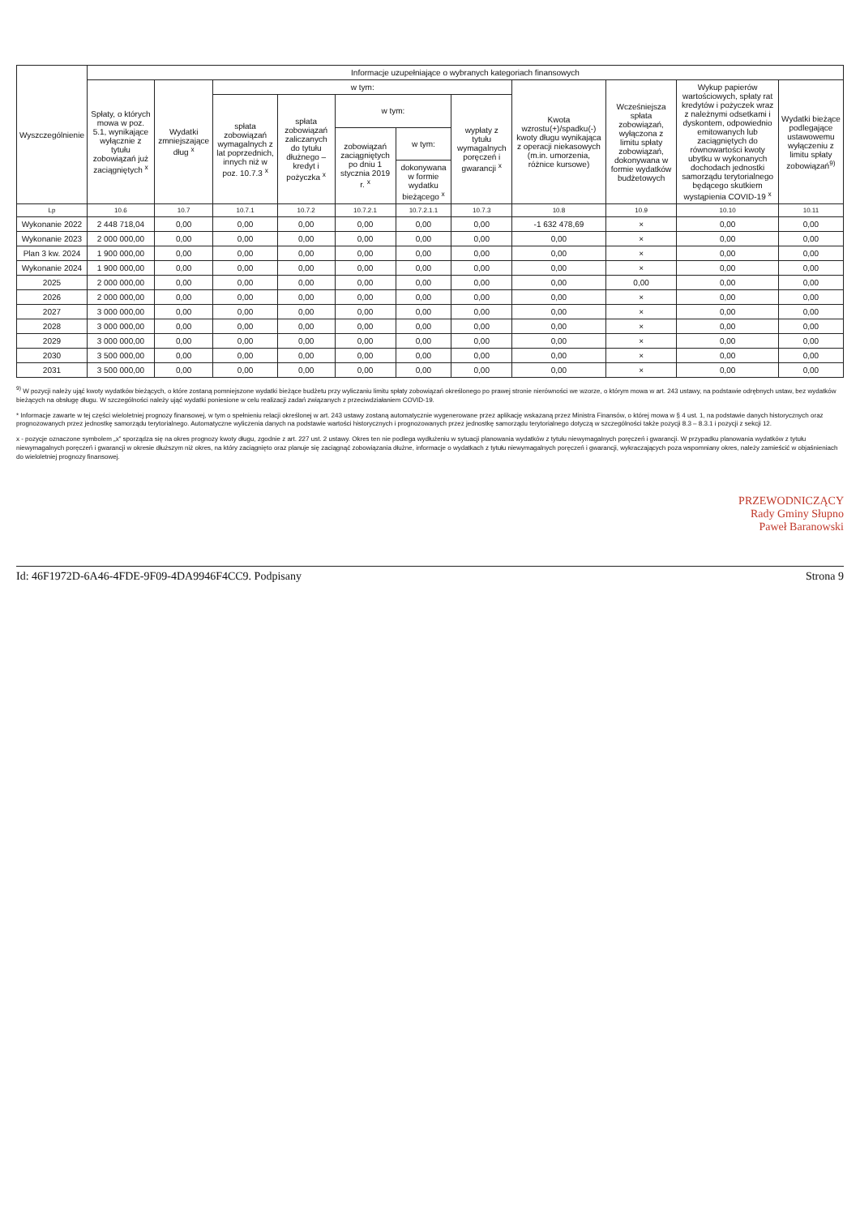| Wyszczególnienie | Informacje uzupełniające o wybranych kategoriach finansowych | | | | | | | | | | |
| --- | --- | --- | --- | --- | --- | --- | --- | --- | --- | --- | --- |
| | Spłaty, o których mowa w poz. 5.1, wynikające wyłącznie z tytułu zobowiązań już zaciągniętych <sup>x</sup> | Wydatki zmniejszające dług <sup>x</sup> | w tym: | | | | | Kwota wzrostu(+)/spadku(-) kwoty długu wynikająca z operacji niekasowych (m.in. umorzenia, różnice kursowe) | Wcześniejsza spłata zobowiązań, wyłączona z limitu spłaty zobowiązań, dokonywana w formie wydatków budżetowych | Wykup papierów wartościowych, spłaty rat kredytów i pożyczek wraz z należnymi odsetkami i dyskontem, odpowiednio emitowanych lub zaciągniętych do równowartości kwoty ubytku w wykonanych dochodach jednostki samorządu terytorialnego będącego skutkiem wystąpienia COVID-19 <sup>x</sup> | Wydatki bieżące podlegające ustawowemu wyłączeniu z limitu spłaty zobowiązań<sup>9)</sup> |
| | | | spłata zobowiązań wymagalnych z lat poprzednich, innych niż w poz. 10.7.3 <sup>x</sup> | spłata zobowiązań zaliczanych do tytułu dłużnego – kredyt i pożyczka <sup>x</sup> | w tym: | | wypłaty z tytułu wymagalnych poręczeń i gwarancji <sup>x</sup> | | | | |
| | | | | | zobowiązań zaciągniętych po dniu 1 stycznia 2019 r. <sup>x</sup> | w tym: | | | | | |
| | | | | | | dokonywana w formie wydatku bieżącego <sup>x</sup> | | | | | |
| Lp | 10.6 | 10.7 | 10.7.1 | 10.7.2 | 10.7.2.1 | 10.7.2.1.1 | 10.7.3 | 10.8 | 10.9 | 10.10 | 10.11 |
| Wykonanie 2022 | 2 448 718,04 | 0,00 | 0,00 | 0,00 | 0,00 | 0,00 | 0,00 | -1 632 478,69 | × | 0,00 | 0,00 |
| Wykonanie 2023 | 2 000 000,00 | 0,00 | 0,00 | 0,00 | 0,00 | 0,00 | 0,00 | 0,00 | × | 0,00 | 0,00 |
| Plan 3 kw. 2024 | 1 900 000,00 | 0,00 | 0,00 | 0,00 | 0,00 | 0,00 | 0,00 | 0,00 | × | 0,00 | 0,00 |
| Wykonanie 2024 | 1 900 000,00 | 0,00 | 0,00 | 0,00 | 0,00 | 0,00 | 0,00 | 0,00 | × | 0,00 | 0,00 |
| 2025 | 2 000 000,00 | 0,00 | 0,00 | 0,00 | 0,00 | 0,00 | 0,00 | 0,00 | 0,00 | 0,00 | 0,00 |
| 2026 | 2 000 000,00 | 0,00 | 0,00 | 0,00 | 0,00 | 0,00 | 0,00 | 0,00 | × | 0,00 | 0,00 |
| 2027 | 3 000 000,00 | 0,00 | 0,00 | 0,00 | 0,00 | 0,00 | 0,00 | 0,00 | × | 0,00 | 0,00 |
| 2028 | 3 000 000,00 | 0,00 | 0,00 | 0,00 | 0,00 | 0,00 | 0,00 | 0,00 | × | 0,00 | 0,00 |
| 2029 | 3 000 000,00 | 0,00 | 0,00 | 0,00 | 0,00 | 0,00 | 0,00 | 0,00 | × | 0,00 | 0,00 |
| 2030 | 3 500 000,00 | 0,00 | 0,00 | 0,00 | 0,00 | 0,00 | 0,00 | 0,00 | × | 0,00 | 0,00 |
| 2031 | 3 500 000,00 | 0,00 | 0,00 | 0,00 | 0,00 | 0,00 | 0,00 | 0,00 | × | 0,00 | 0,00 |
<sup>9)</sup> W pozycji należy ująć kwoty wydatków bieżących, o które zostaną pomniejszone wydatki bieżące budżetu przy wyliczaniu limitu spłaty zobowiązań określonego po prawej stronie nierówności we wzorze, o którym mowa w art. 243 ustawy, na podstawie odrębnych ustaw, bez wydatków bieżących na obsługę długu. W szczególności należy ująć wydatki poniesione w celu realizacji zadań związanych z przeciwdziałaniem COVID-19.
* Informacje zawarte w tej części wieloletniej prognozy finansowej, w tym o spełnieniu relacji określonej w art. 243 ustawy zostaną automatycznie wygenerowane przez aplikację wskazaną przez Ministra Finansów, o której mowa w § 4 ust. 1, na podstawie danych historycznych oraz prognozowanych przez jednostkę samorządu terytorialnego. Automatyczne wyliczenia danych na podstawie wartości historycznych i prognozowanych przez jednostkę samorządu terytorialnego dotyczą w szczególności także pozycji 8.3 – 8.3.1 i pozycji z sekcji 12.
x - pozycje oznaczone symbolem „x” sporządza się na okres prognozy kwoty długu, zgodnie z art. 227 ust. 2 ustawy. Okres ten nie podlega wydłużeniu w sytuacji planowania wydatków z tytułu niewymagalnych poręczeń i gwarancji. W przypadku planowania wydatków z tytułu niewymagalnych poręczeń i gwarancji w okresie dłuższym niż okres, na który zaciągnięto oraz planuje się zaciągnąć zobowiązania dłużne, informacje o wydatkach z tytułu niewymagalnych poręczeń i gwarancji, wykraczających poza wspomniany okres, należy zamieścić w objaśnieniach do wieloletniej prognozy finansowej.
PRZEWODNICZĄCY
Rady Gminy Słupno
Paweł Baranowski
Id: 46F1972D-6A46-4FDE-9F09-4DA9946F4CC9. Podpisany Strona 9